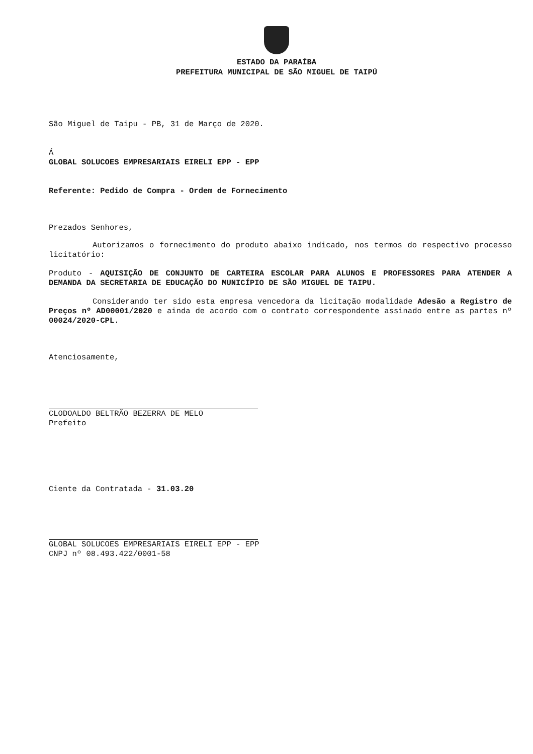ESTADO DA PARAÍBA
PREFEITURA MUNICIPAL DE SÃO MIGUEL DE TAIPÚ
São Miguel de Taipu - PB, 31 de Março de 2020.
Á
GLOBAL SOLUCOES EMPRESARIAIS EIRELI EPP - EPP
Referente: Pedido de Compra - Ordem de Fornecimento
Prezados Senhores,
Autorizamos o fornecimento do produto abaixo indicado, nos termos do respectivo processo licitatório:
Produto - AQUISIÇÃO DE CONJUNTO DE CARTEIRA ESCOLAR PARA ALUNOS E PROFESSORES PARA ATENDER A DEMANDA DA SECRETARIA DE EDUCAÇÃO DO MUNICÍPIO DE SÃO MIGUEL DE TAIPU.
Considerando ter sido esta empresa vencedora da licitação modalidade Adesão a Registro de Preços nº AD00001/2020 e ainda de acordo com o contrato correspondente assinado entre as partes nº 00024/2020-CPL.
Atenciosamente,
CLODOALDO BELTRÃO BEZERRA DE MELO
Prefeito
Ciente da Contratada - 31.03.20
GLOBAL SOLUCOES EMPRESARIAIS EIRELI EPP - EPP
CNPJ nº 08.493.422/0001-58